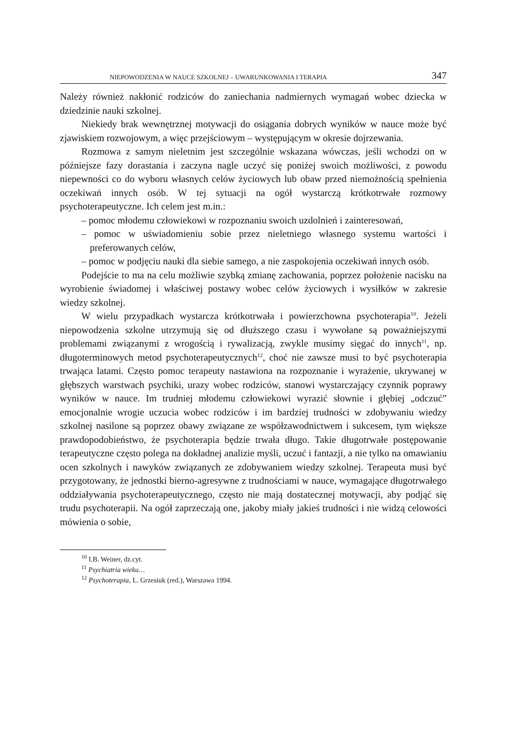NIEPOWODZENIA W NAUCE SZKOLNEJ – UWARUNKOWANIA I TERAPIA 347
Należy również nakłonić rodziców do zaniechania nadmiernych wymagań wobec dziecka w dziedzinie nauki szkolnej.
Niekiedy brak wewnętrznej motywacji do osiągania dobrych wyników w nauce może być zjawiskiem rozwojowym, a więc przejściowym – występującym w okresie dojrzewania.
Rozmowa z samym nieletnim jest szczególnie wskazana wówczas, jeśli wchodzi on w późniejsze fazy dorastania i zaczyna nagle uczyć się poniżej swoich możliwości, z powodu niepewności co do wyboru własnych celów życiowych lub obaw przed niemożnością spełnienia oczekiwań innych osób. W tej sytuacji na ogół wystarczą krótkotrwałe rozmowy psychoterapeutyczne. Ich celem jest m.in.:
– pomoc młodemu człowiekowi w rozpoznaniu swoich uzdolnień i zainteresowań,
– pomoc w uświadomieniu sobie przez nieletniego własnego systemu wartości i preferowanych celów,
– pomoc w podjęciu nauki dla siebie samego, a nie zaspokojenia oczekiwań innych osób.
Podejście to ma na celu możliwie szybką zmianę zachowania, poprzez położenie nacisku na wyrobienie świadomej i właściwej postawy wobec celów życiowych i wysiłków w zakresie wiedzy szkolnej.
W wielu przypadkach wystarcza krótkotrwała i powierzchowna psychoterapia<sup>10</sup>. Jeżeli niepowodzenia szkolne utrzymują się od dłuższego czasu i wywołane są poważniejszymi problemami związanymi z wrogością i rywalizacją, zwykle musimy sięgać do innych<sup>11</sup>, np. długoterminowych metod psychoterapeutycznych<sup>12</sup>, choć nie zawsze musi to być psychoterapia trwająca latami. Często pomoc terapeuty nastawiona na rozpoznanie i wyrażenie, ukrywanej w głębszych warstwach psychiki, urazy wobec rodziców, stanowi wystarczający czynnik poprawy wyników w nauce. Im trudniej młodemu człowiekowi wyrazić słownie i głębiej „odczuć” emocjonalnie wrogie uczucia wobec rodziców i im bardziej trudności w zdobywaniu wiedzy szkolnej nasilone są poprzez obawy związane ze współzawodnictwem i sukcesem, tym większe prawdopodobieństwo, że psychoterapia będzie trwała długo. Takie długotrwałe postępowanie terapeutyczne często polega na dokładnej analizie myśli, uczuć i fantazji, a nie tylko na omawianiu ocen szkolnych i nawyków związanych ze zdobywaniem wiedzy szkolnej. Terapeuta musi być przygotowany, że jednostki bierno-agresywne z trudnościami w nauce, wymagające długotrwałego oddziaływania psychoterapeutycznego, często nie mają dostatecznej motywacji, aby podjąć się trudu psychoterapii. Na ogół zaprzeczają one, jakoby miały jakieś trudności i nie widzą celowości mówienia o sobie,
<sup>10</sup> I.B. Weiner, dz.cyt.
<sup>11</sup> Psychiatria wieku…
<sup>12</sup> Psychoterapia, L. Grzesiuk (red.), Warszawa 1994.